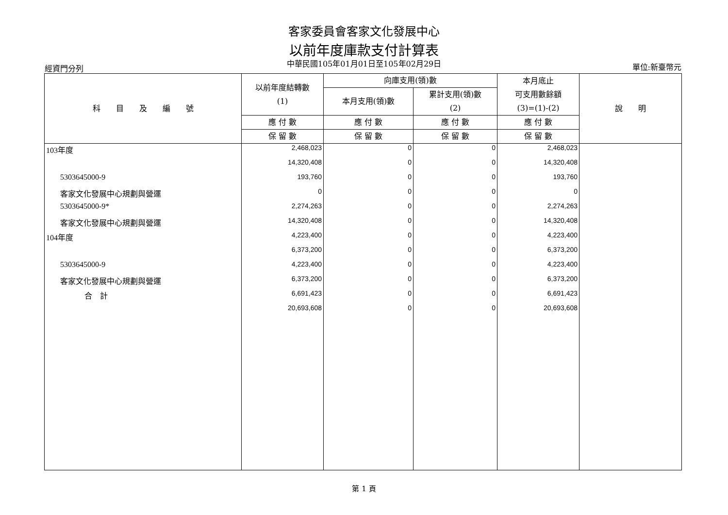客家委員會客家文化發展中心
以前年度庫款支付計算表
中華民國105年01月01日至105年02月29日
經資門分列 單位:新臺幣元
| 科 目 及 編 號 | 以前年度結轉數 (1) | 向庫支用(領)數 | | 本月底止 可支用數餘額 (3)=(1)-(2) | 說 明 |
| --- | --- | --- | --- | --- | --- |
| | | 本月支用(領)數 | 累計支用(領)數 (2) | | |
| | 應 付 數 | 應 付 數 | 應 付 數 | 應 付 數 | |
| | 保 留 數 | 保 留 數 | 保 留 數 | 保 留 數 | |
| 103年度 | 2,468,023 | 0 | 0 | 2,468,023 | |
| | 14,320,408 | 0 | 0 | 14,320,408 | |
| 5303645000-9 | 193,760 | 0 | 0 | 193,760 | |
| 客家文化發展中心規劃與營運 | 0 | 0 | 0 | 0 | |
| 5303645000-9* | 2,274,263 | 0 | 0 | 2,274,263 | |
| 客家文化發展中心規劃與營運 | 14,320,408 | 0 | 0 | 14,320,408 | |
| 104年度 | 4,223,400 | 0 | 0 | 4,223,400 | |
| | 6,373,200 | 0 | 0 | 6,373,200 | |
| 5303645000-9 | 4,223,400 | 0 | 0 | 4,223,400 | |
| 客家文化發展中心規劃與營運 | 6,373,200 | 0 | 0 | 6,373,200 | |
| 合 計 | 6,691,423 | 0 | 0 | 6,691,423 | |
| | 20,693,608 | 0 | 0 | 20,693,608 | |
第 1 頁